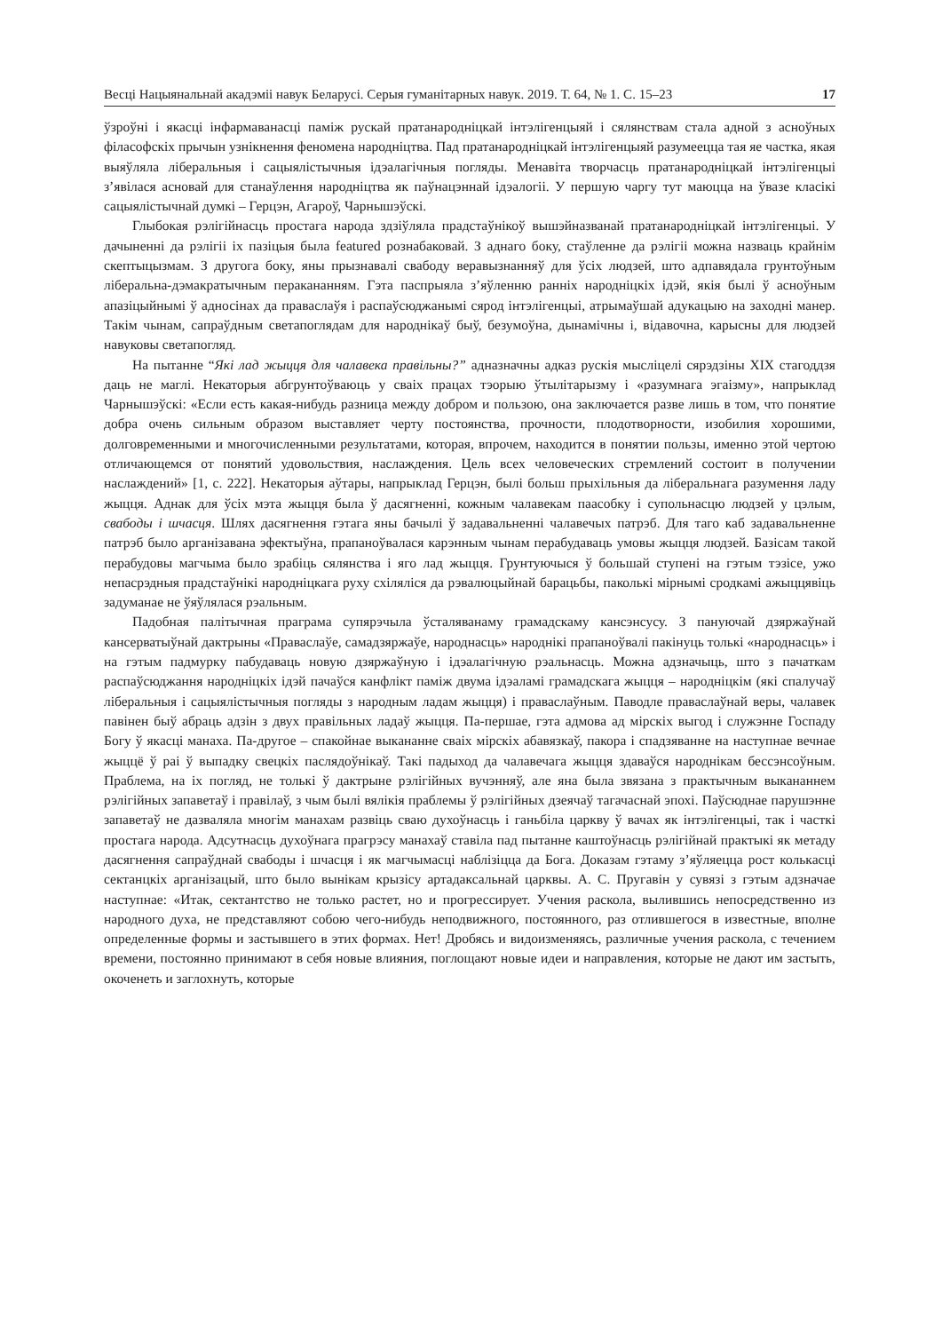Весці Нацыянальнай акадэміі навук Беларусі. Серыя гуманітарных навук. 2019. Т. 64, № 1. С. 15–23 17
ўзроўні і якасці інфармаванасці паміж рускай пратанародніцкай інтэлігенцыяй і сялянствам стала адной з асноўных філасофскіх прычын узнікнення феномена народніцтва. Пад пратанародніцкай інтэлігенцыяй разумееццa тая яе частка, якая выяўляла ліберальныя і сацыялістычныя ідэалагічныя погляды. Менавіта творчасць пратанародніцкай інтэлігенцыі з’явілася асновай для станаўлення народніцтва як паўнацэннай ідэалогіі. У першую чаргу тут маюцца на ўвазе класікі сацыялістычнай думкі – Герцэн, Агароў, Чарнышэўскі.
Глыбокая рэлігійнасць простага народа здзіўляла прадстаўнікоў вышэйназванай пратанародніцкай інтэлігенцыі. У дачыненні да рэлігіі іх пазіцыя была featured рознабаковай. З аднаго боку, стаўленне да рэлігіі можна назваць крайнім скептыцызмам. З другога боку, яны прызнавалі свабоду веравызнанняў для ўсіх людзей, што адпавядала грунтоўным ліберальна-дэмакратычным перакананням. Гэта паспрыяла з’яўленню ранніх народніцкіх ідэй, якія былі ў асноўным апазіцыйнымі ў адносінах да праваслаўя і распаўсюджанымі сярод інтэлігенцыі, атрымаўшай адукацыю на заходні манер. Такім чынам, сапраўдным светапоглядам для народнікаў быў, безумоўна, дынамічны і, відавочна, карысны для людзей навуковы светапогляд.
На пытанне “Які лад жыцця для чалавека правільны?” адназначны адказ рускія мысліцелі сярэдзіны XIX стагоддзя даць не маглі. Некаторыя абгрунтоўваюць у сваіх працах тэорыю ўтылітарызму і «разумнага эгаізму», напрыклад Чарнышэўскі: «Если есть какая-нибудь разница между добром и пользою, она заключается разве лишь в том, что понятие добра очень сильным образом выставляет черту постоянства, прочности, плодотворности, изобилия хорошими, долговременными и многочисленными результатами, которая, впрочем, находится в понятии пользы, именно этой чертою отличающемся от понятий удовольствия, наслаждения. Цель всех человеческих стремлений состоит в получении наслаждений» [1, с. 222]. Некаторыя аўтары, напрыклад Герцэн, былі больш прыхільныя да ліберальнага разумення ладу жыцця. Аднак для ўсіх мэта жыцця была ў дасягненні, кожным чалавекам паасобку і супольнасцю людзей у цэлым, свабоды і шчасця. Шлях дасягнення гэтага яны бачылі ў задавальненні чалавечых патрэб. Для таго каб задавальненне патрэб было арганізавана эфектыўна, прапаноўвалася карэнным чынам перабудаваць умовы жыцця людзей. Базісам такой перабудовы магчыма было зрабіць сялянства і яго лад жыцця. Грунтуючыся ў большай ступені на гэтым тэзісе, ужо непасрэдныя прадстаўнікі народніцкага руху схіляліся да рэвалюцыйнай барацьбы, паколькі мірнымі сродкамі ажыццявіць задуманае не ўяўлялася рэальным.
Падобная палітычная праграма супярэчыла ўсталяванаму грамадскаму кансэнсусу. З пануючай дзяржаўнай кансерватыўнай дактрыны «Праваслаўе, самадзяржаўе, народнасць» народнікі прапаноўвалі пакінуць толькі «народнасць» і на гэтым падмурку пабудаваць новую дзяржаўную і ідэалагічную рэальнасць. Можна адзначыць, што з пачаткам распаўсюджання народніцкіх ідэй пачаўся канфлікт паміж двума ідэаламі грамадскага жыцця – народніцкім (які спалучаў ліберальныя і сацыялістычныя погляды з народным ладам жыцця) і праваслаўным. Паводле праваслаўнай веры, чалавек павінен быў абраць адзін з двух правільных ладаў жыцця. Па-першае, гэта адмова ад мірскіх выгод і служэнне Госпаду Богу ў якасці манаха. Па-другое – спакойнае выкананне сваіх мірскіх абавязкаў, пакора і спадзяванне на наступнае вечнае жыццё ў раі ў выпадку свецкіх паслядоўнікаў. Такі падыход да чалавечага жыцця здаваўся народнікам бессэнсоўным. Праблема, на іх погляд, не толькі ў дактрыне рэлігійных вучэнняў, але яна была звязана з практычным выкананнем рэлігійных запаветаў і правілаў, з чым былі вялікія праблемы ў рэлігійных дзеячаў тагачаснай эпохі. Паўсюднае парушэнне запаветаў не дазваляла многім манахам развіць сваю духоўнасць і ганьбіла царкву ў вачах як інтэлігенцыі, так і часткі простага народа. Адсутнасць духоўнага прагрэсу манахаў ставіла пад пытанне каштоўнасць рэлігійнай практыкі як метаду дасягнення сапраўднай свабоды і шчасця і як магчымасці наблізіцца да Бога. Доказам гэтаму з’яўляецца рост колькасці сектанцкіх арганізацый, што было вынікам крызісу артадаксальнай царквы. А. С. Пругавін у сувязі з гэтым адзначае наступнае: «Итак, сектантство не только растет, но и прогрессирует. Учения раскола, вылившись непосредственно из народного духа, не представляют собою чего-нибудь неподвижного, постоянного, раз отлившегося в известные, вполне определенные формы и застывшего в этих формах. Нет! Дробясь и видоизменяясь, различные учения раскола, с течением времени, постоянно принимают в себя новые влияния, поглощают новые идеи и направления, которые не дают им застыть, окоченеть и заглохнуть, которые